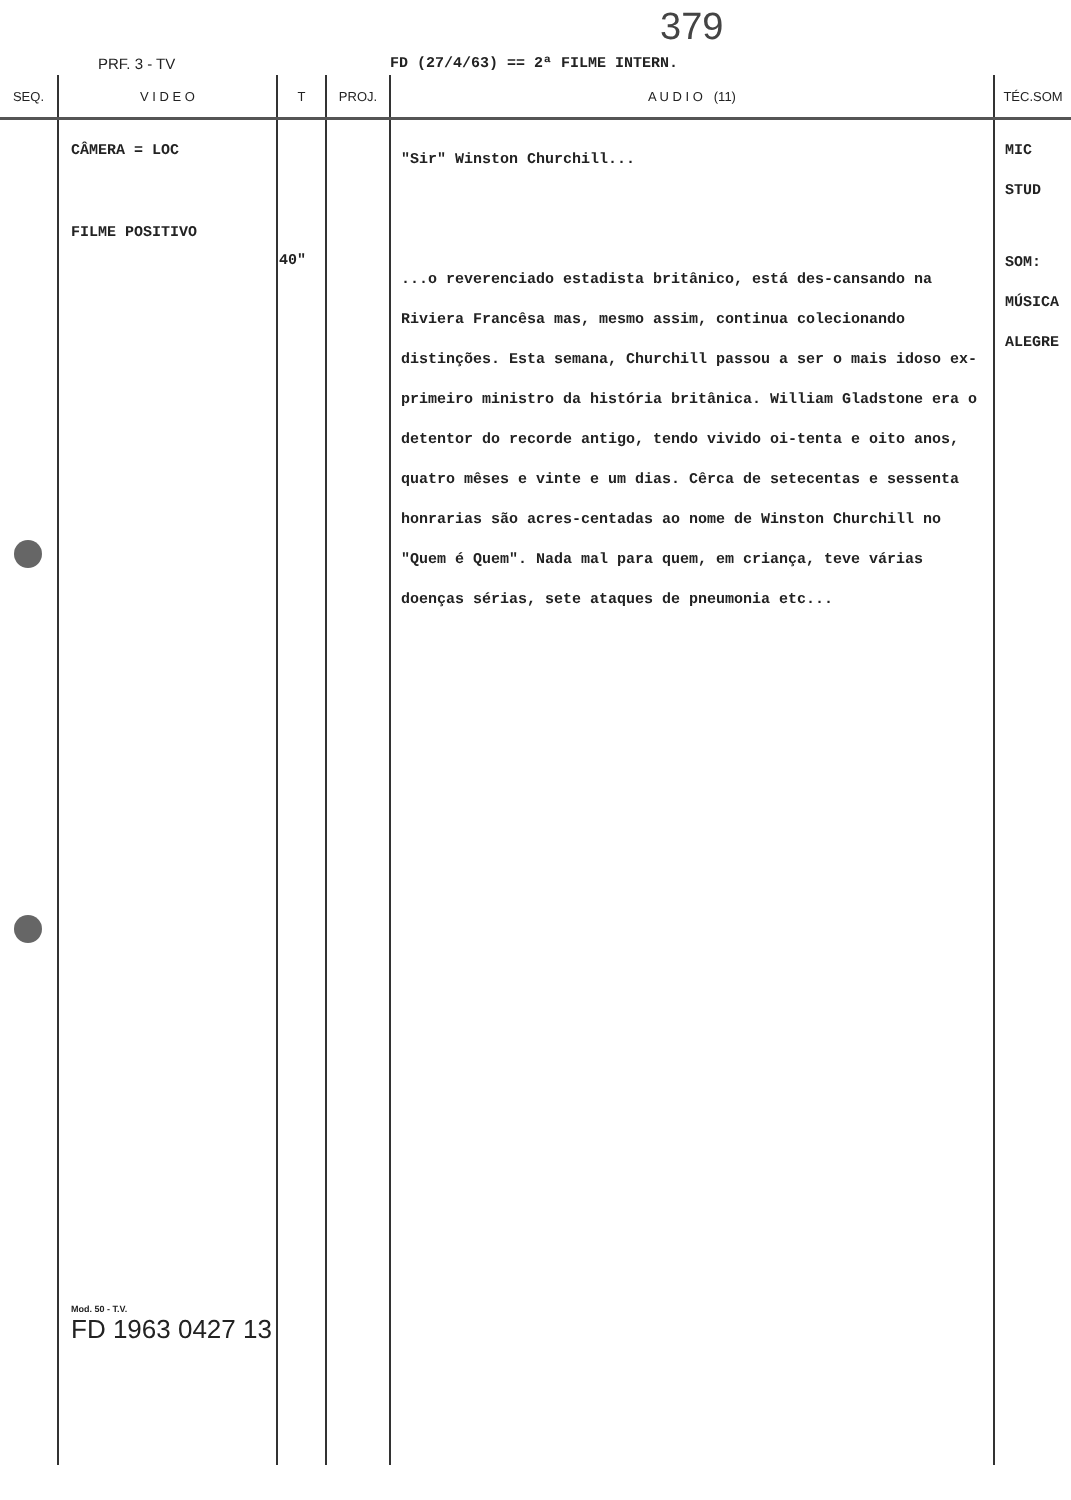379
PRF. 3 - TV FD (27/4/63) == 2ª FILME INTERN.
| SEQ. | V I D E O | T | PROJ. | A U D I O (11) | TÉC.SOM |
| --- | --- | --- | --- | --- | --- |
| | CÂMERA = LOC FILME POSITIVO Mod. 50 - T.V. FD 1963 0427 13 | 40" | | "Sir" Winston Churchill... ...o reverenciado estadista britânico, está des-cansando na Riviera Francêsa mas, mesmo assim, continua colecionando distinções. Esta semana, Churchill passou a ser o mais idoso ex-primeiro ministro da história britânica. William Gladstone era o detentor do recorde antigo, tendo vivido oi-tenta e oito anos, quatro mêses e vinte e um dias. Cêrca de setecentas e sessenta honrarias são acres-centadas ao nome de Winston Churchill no "Quem é Quem". Nada mal para quem, em criança, teve várias doenças sérias, sete ataques de pneumonia etc... | MIC STUD SOM: MÚSICA ALEGRE |